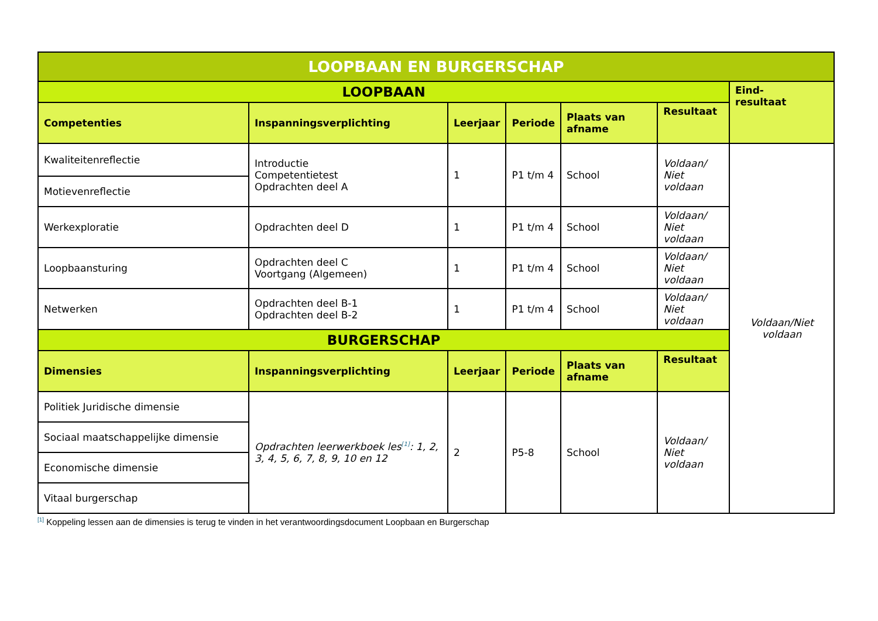| LOOPBAAN EN BURGERSCHAP | | | | | | |
| --- | --- | --- | --- | --- | --- | --- |
| LOOPBAAN | | | | | | Eind- resultaat |
| Competenties | Inspanningsverplichting | Leerjaar | Periode | Plaats van afname | Resultaat | |
| Kwaliteitenreflectie | Introductie Competentietest Opdrachten deel A | 1 | P1 t/m 4 | School | Voldaan/ Niet voldaan | Voldaan/Niet voldaan |
| Motievenreflectie | | | | | | |
| Werkexploratie | Opdrachten deel D | 1 | P1 t/m 4 | School | Voldaan/ Niet voldaan | |
| Loopbaansturing | Opdrachten deel C Voortgang (Algemeen) | 1 | P1 t/m 4 | School | Voldaan/ Niet voldaan | |
| Netwerken | Opdrachten deel B-1 Opdrachten deel B-2 | 1 | P1 t/m 4 | School | Voldaan/ Niet voldaan | |
| BURGERSCHAP | | | | | | |
| Dimensies | Inspanningsverplichting | Leerjaar | Periode | Plaats van afname | Resultaat | |
| Politiek Juridische dimensie | Opdrachten leerwerkboek les<sup>[1]</sup>: 1, 2, 3, 4, 5, 6, 7, 8, 9, 10 en 12 | 2 | P5-8 | School | Voldaan/ Niet voldaan | |
| Sociaal maatschappelijke dimensie | | | | | | |
| Economische dimensie | | | | | | |
| Vitaal burgerschap | | | | | | |
<sup>[1]</sup> Koppeling lessen aan de dimensies is terug te vinden in het verantwoordingsdocument Loopbaan en Burgerschap